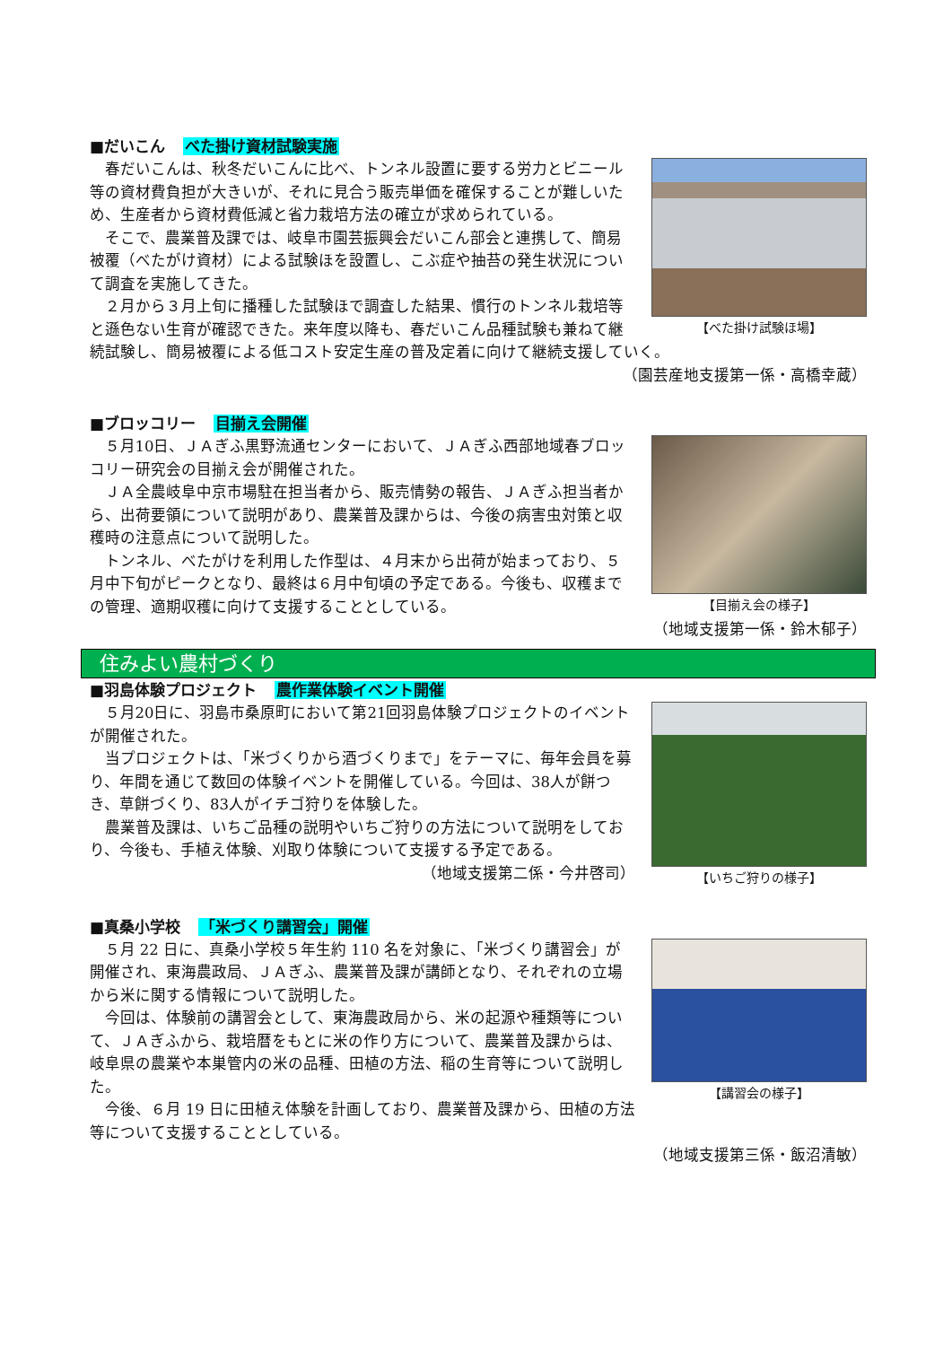■だいこん べた掛け資材試験実施
【べた掛け試験ほ場】
春だいこんは、秋冬だいこんに比べ、トンネル設置に要する労力とビニール等の資材費負担が大きいが、それに見合う販売単価を確保することが難しいため、生産者から資材費低減と省力栽培方法の確立が求められている。
そこで、農業普及課では、岐阜市園芸振興会だいこん部会と連携して、簡易被覆（べたがけ資材）による試験ほを設置し、こぶ症や抽苔の発生状況について調査を実施してきた。
２月から３月上旬に播種した試験ほで調査した結果、慣行のトンネル栽培等と遜色ない生育が確認できた。来年度以降も、春だいこん品種試験も兼ねて継続試験し、簡易被覆による低コスト安定生産の普及定着に向けて継続支援していく。
（園芸産地支援第一係・高橋幸蔵）
■ブロッコリー 目揃え会開催
【目揃え会の様子】
５月10日、ＪＡぎふ黒野流通センターにおいて、ＪＡぎふ西部地域春ブロッコリー研究会の目揃え会が開催された。
ＪＡ全農岐阜中京市場駐在担当者から、販売情勢の報告、ＪＡぎふ担当者から、出荷要領について説明があり、農業普及課からは、今後の病害虫対策と収穫時の注意点について説明した。
トンネル、べたがけを利用した作型は、４月末から出荷が始まっており、５月中下旬がピークとなり、最終は６月中旬頃の予定である。今後も、収穫までの管理、適期収穫に向けて支援することとしている。
（地域支援第一係・鈴木郁子）
住みよい農村づくり
■羽島体験プロジェクト 農作業体験イベント開催
【いちご狩りの様子】
５月20日に、羽島市桑原町において第21回羽島体験プロジェクトのイベントが開催された。
当プロジェクトは、「米づくりから酒づくりまで」をテーマに、毎年会員を募り、年間を通じて数回の体験イベントを開催している。今回は、38人が餅つき、草餅づくり、83人がイチゴ狩りを体験した。
農業普及課は、いちご品種の説明やいちご狩りの方法について説明をしており、今後も、手植え体験、刈取り体験について支援する予定である。
（地域支援第二係・今井啓司）
■真桑小学校 「米づくり講習会」開催
【講習会の様子】
５月 22 日に、真桑小学校５年生約 110 名を対象に、「米づくり講習会」が開催され、東海農政局、ＪＡぎふ、農業普及課が講師となり、それぞれの立場から米に関する情報について説明した。
今回は、体験前の講習会として、東海農政局から、米の起源や種類等について、ＪＡぎふから、栽培暦をもとに米の作り方について、農業普及課からは、岐阜県の農業や本巣管内の米の品種、田植の方法、稲の生育等について説明した。
今後、６月 19 日に田植え体験を計画しており、農業普及課から、田植の方法等について支援することとしている。
（地域支援第三係・飯沼清敏）